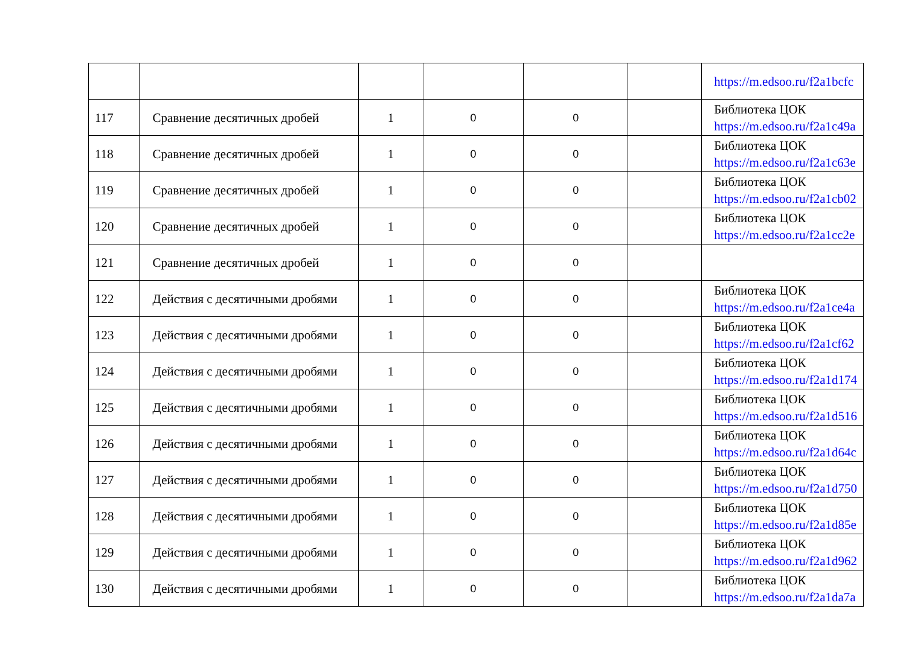| | | | | | | https://m.edsoo.ru/f2a1bcfc |
| 117 | Сравнение десятичных дробей | 1 | 0 | 0 | | Библиотека ЦОК https://m.edsoo.ru/f2a1c49a |
| 118 | Сравнение десятичных дробей | 1 | 0 | 0 | | Библиотека ЦОК https://m.edsoo.ru/f2a1c63e |
| 119 | Сравнение десятичных дробей | 1 | 0 | 0 | | Библиотека ЦОК https://m.edsoo.ru/f2a1cb02 |
| 120 | Сравнение десятичных дробей | 1 | 0 | 0 | | Библиотека ЦОК https://m.edsoo.ru/f2a1cc2e |
| 121 | Сравнение десятичных дробей | 1 | 0 | 0 | | |
| 122 | Действия с десятичными дробями | 1 | 0 | 0 | | Библиотека ЦОК https://m.edsoo.ru/f2a1ce4a |
| 123 | Действия с десятичными дробями | 1 | 0 | 0 | | Библиотека ЦОК https://m.edsoo.ru/f2a1cf62 |
| 124 | Действия с десятичными дробями | 1 | 0 | 0 | | Библиотека ЦОК https://m.edsoo.ru/f2a1d174 |
| 125 | Действия с десятичными дробями | 1 | 0 | 0 | | Библиотека ЦОК https://m.edsoo.ru/f2a1d516 |
| 126 | Действия с десятичными дробями | 1 | 0 | 0 | | Библиотека ЦОК https://m.edsoo.ru/f2a1d64c |
| 127 | Действия с десятичными дробями | 1 | 0 | 0 | | Библиотека ЦОК https://m.edsoo.ru/f2a1d750 |
| 128 | Действия с десятичными дробями | 1 | 0 | 0 | | Библиотека ЦОК https://m.edsoo.ru/f2a1d85e |
| 129 | Действия с десятичными дробями | 1 | 0 | 0 | | Библиотека ЦОК https://m.edsoo.ru/f2a1d962 |
| 130 | Действия с десятичными дробями | 1 | 0 | 0 | | Библиотека ЦОК https://m.edsoo.ru/f2a1da7a |